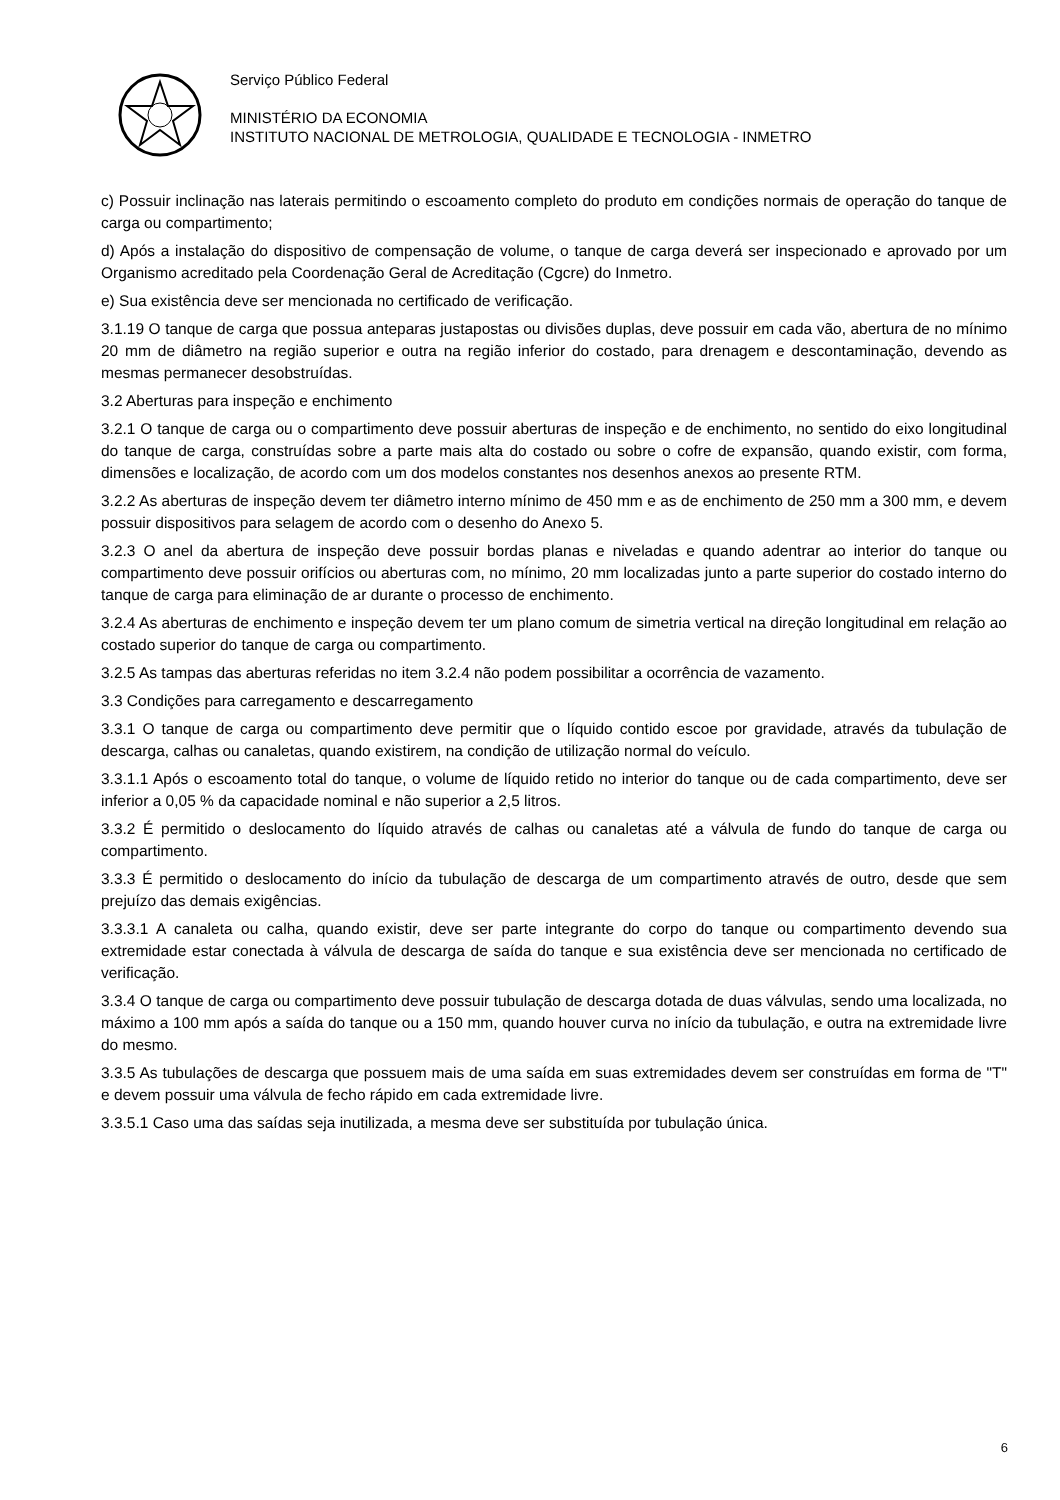Serviço Público Federal
MINISTÉRIO DA ECONOMIA
INSTITUTO NACIONAL DE METROLOGIA, QUALIDADE E TECNOLOGIA - INMETRO
c) Possuir inclinação nas laterais permitindo o escoamento completo do produto em condições normais de operação do tanque de carga ou compartimento;
d) Após a instalação do dispositivo de compensação de volume, o tanque de carga deverá ser inspecionado e aprovado por um Organismo acreditado pela Coordenação Geral de Acreditação (Cgcre) do Inmetro.
e) Sua existência deve ser mencionada no certificado de verificação.
3.1.19 O tanque de carga que possua anteparas justapostas ou divisões duplas, deve possuir em cada vão, abertura de no mínimo 20 mm de diâmetro na região superior e outra na região inferior do costado, para drenagem e descontaminação, devendo as mesmas permanecer desobstruídas.
3.2 Aberturas para inspeção e enchimento
3.2.1 O tanque de carga ou o compartimento deve possuir aberturas de inspeção e de enchimento, no sentido do eixo longitudinal do tanque de carga, construídas sobre a parte mais alta do costado ou sobre o cofre de expansão, quando existir, com forma, dimensões e localização, de acordo com um dos modelos constantes nos desenhos anexos ao presente RTM.
3.2.2 As aberturas de inspeção devem ter diâmetro interno mínimo de 450 mm e as de enchimento de 250 mm a 300 mm, e devem possuir dispositivos para selagem de acordo com o desenho do Anexo 5.
3.2.3 O anel da abertura de inspeção deve possuir bordas planas e niveladas e quando adentrar ao interior do tanque ou compartimento deve possuir orifícios ou aberturas com, no mínimo, 20 mm localizadas junto a parte superior do costado interno do tanque de carga para eliminação de ar durante o processo de enchimento.
3.2.4 As aberturas de enchimento e inspeção devem ter um plano comum de simetria vertical na direção longitudinal em relação ao costado superior do tanque de carga ou compartimento.
3.2.5 As tampas das aberturas referidas no item 3.2.4 não podem possibilitar a ocorrência de vazamento.
3.3 Condições para carregamento e descarregamento
3.3.1 O tanque de carga ou compartimento deve permitir que o líquido contido escoe por gravidade, através da tubulação de descarga, calhas ou canaletas, quando existirem, na condição de utilização normal do veículo.
3.3.1.1 Após o escoamento total do tanque, o volume de líquido retido no interior do tanque ou de cada compartimento, deve ser inferior a 0,05 % da capacidade nominal e não superior a 2,5 litros.
3.3.2 É permitido o deslocamento do líquido através de calhas ou canaletas até a válvula de fundo do tanque de carga ou compartimento.
3.3.3 É permitido o deslocamento do início da tubulação de descarga de um compartimento através de outro, desde que sem prejuízo das demais exigências.
3.3.3.1 A canaleta ou calha, quando existir, deve ser parte integrante do corpo do tanque ou compartimento devendo sua extremidade estar conectada à válvula de descarga de saída do tanque e sua existência deve ser mencionada no certificado de verificação.
3.3.4 O tanque de carga ou compartimento deve possuir tubulação de descarga dotada de duas válvulas, sendo uma localizada, no máximo a 100 mm após a saída do tanque ou a 150 mm, quando houver curva no início da tubulação, e outra na extremidade livre do mesmo.
3.3.5 As tubulações de descarga que possuem mais de uma saída em suas extremidades devem ser construídas em forma de "T" e devem possuir uma válvula de fecho rápido em cada extremidade livre.
3.3.5.1 Caso uma das saídas seja inutilizada, a mesma deve ser substituída por tubulação única.
6